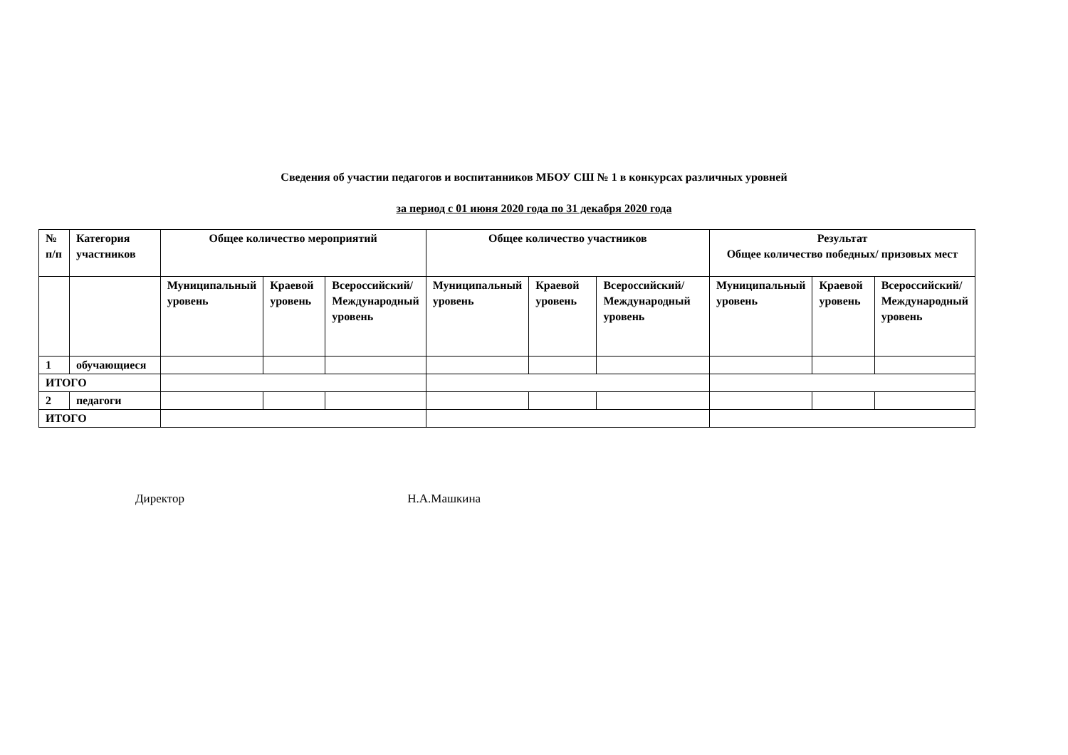Сведения об участии педагогов и воспитанников МБОУ СШ № 1 в конкурсах различных уровней
за период с 01 июня 2020 года по 31 декабря 2020 года
| № п/п | Категория участников | Общее количество мероприятий | | | Общее количество участников | | | Результат Общее количество победных/ призовых мест | | |
| --- | --- | --- | --- | --- | --- | --- | --- | --- | --- | --- |
| | | Муниципальный уровень | Краевой уровень | Всероссийский/ Международный уровень | Муниципальный уровень | Краевой уровень | Всероссийский/ Международный уровень | Муниципальный уровень | Краевой уровень | Всероссийский/ Международный уровень |
| 1 | обучающиеся | | | | | | | | | |
| ИТОГО | | | | | | | | | | |
| 2 | педагоги | | | | | | | | | |
| ИТОГО | | | | | | | | | | |
Директор Н.А.Машкина